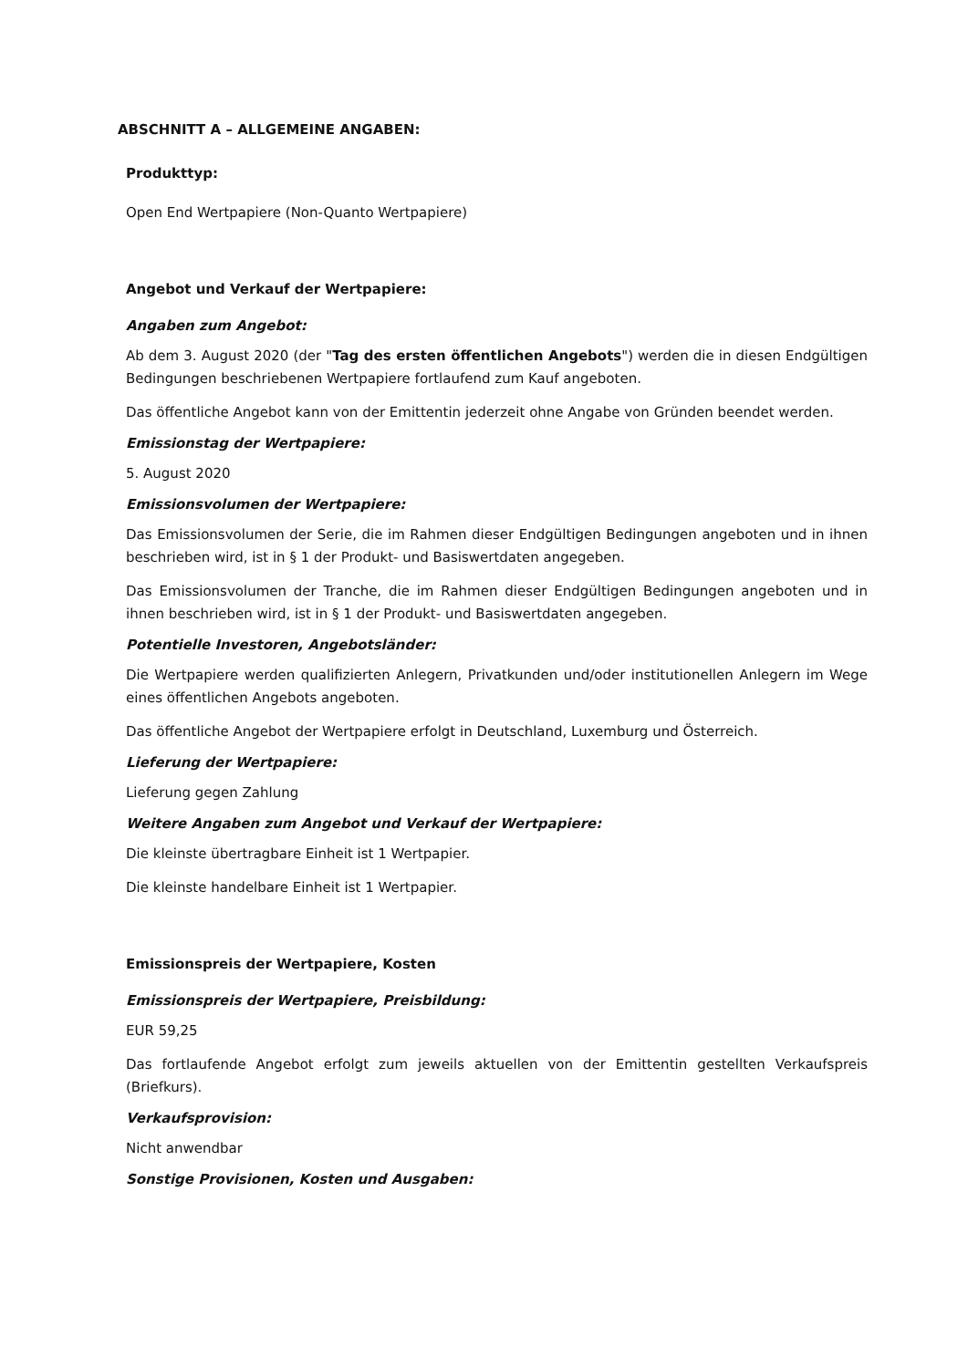ABSCHNITT A – ALLGEMEINE ANGABEN:
Produkttyp:
Open End Wertpapiere (Non-Quanto Wertpapiere)
Angebot und Verkauf der Wertpapiere:
Angaben zum Angebot:
Ab dem 3. August 2020 (der "Tag des ersten öffentlichen Angebots") werden die in diesen Endgültigen Bedingungen beschriebenen Wertpapiere fortlaufend zum Kauf angeboten.
Das öffentliche Angebot kann von der Emittentin jederzeit ohne Angabe von Gründen beendet werden.
Emissionstag der Wertpapiere:
5. August 2020
Emissionsvolumen der Wertpapiere:
Das Emissionsvolumen der Serie, die im Rahmen dieser Endgültigen Bedingungen angeboten und in ihnen beschrieben wird, ist in § 1 der Produkt- und Basiswertdaten angegeben.
Das Emissionsvolumen der Tranche, die im Rahmen dieser Endgültigen Bedingungen angeboten und in ihnen beschrieben wird, ist in § 1 der Produkt- und Basiswertdaten angegeben.
Potentielle Investoren, Angebotsländer:
Die Wertpapiere werden qualifizierten Anlegern, Privatkunden und/oder institutionellen Anlegern im Wege eines öffentlichen Angebots angeboten.
Das öffentliche Angebot der Wertpapiere erfolgt in Deutschland, Luxemburg und Österreich.
Lieferung der Wertpapiere:
Lieferung gegen Zahlung
Weitere Angaben zum Angebot und Verkauf der Wertpapiere:
Die kleinste übertragbare Einheit ist 1 Wertpapier.
Die kleinste handelbare Einheit ist 1 Wertpapier.
Emissionspreis der Wertpapiere, Kosten
Emissionspreis der Wertpapiere, Preisbildung:
EUR 59,25
Das fortlaufende Angebot erfolgt zum jeweils aktuellen von der Emittentin gestellten Verkaufspreis (Briefkurs).
Verkaufsprovision:
Nicht anwendbar
Sonstige Provisionen, Kosten und Ausgaben: